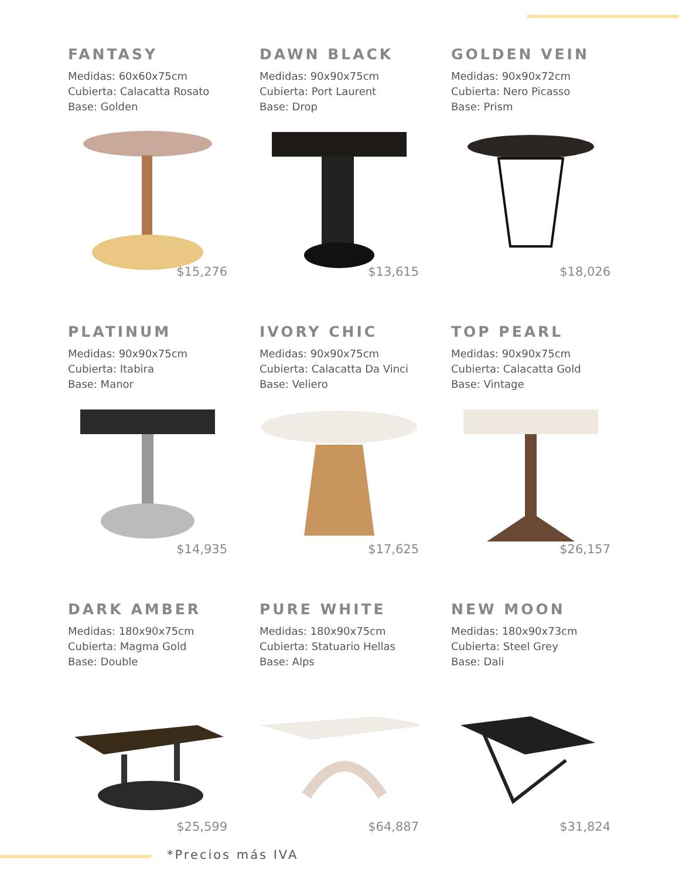FANTASY
Medidas: 60x60x75cm
Cubierta: Calacatta Rosato
Base: Golden
$15,276
DAWN BLACK
Medidas: 90x90x75cm
Cubierta: Port Laurent
Base: Drop
$13,615
GOLDEN VEIN
Medidas: 90x90x72cm
Cubierta: Nero Picasso
Base: Prism
$18,026
PLATINUM
Medidas: 90x90x75cm
Cubierta: Itabira
Base: Manor
$14,935
IVORY CHIC
Medidas: 90x90x75cm
Cubierta: Calacatta Da Vinci
Base: Veliero
$17,625
TOP PEARL
Medidas: 90x90x75cm
Cubierta: Calacatta Gold
Base: Vintage
$26,157
DARK AMBER
Medidas: 180x90x75cm
Cubierta: Magma Gold
Base: Double
$25,599
PURE WHITE
Medidas: 180x90x75cm
Cubierta: Statuario Hellas
Base: Alps
$64,887
NEW MOON
Medidas: 180x90x73cm
Cubierta: Steel Grey
Base: Dali
$31,824
*Precios más IVA